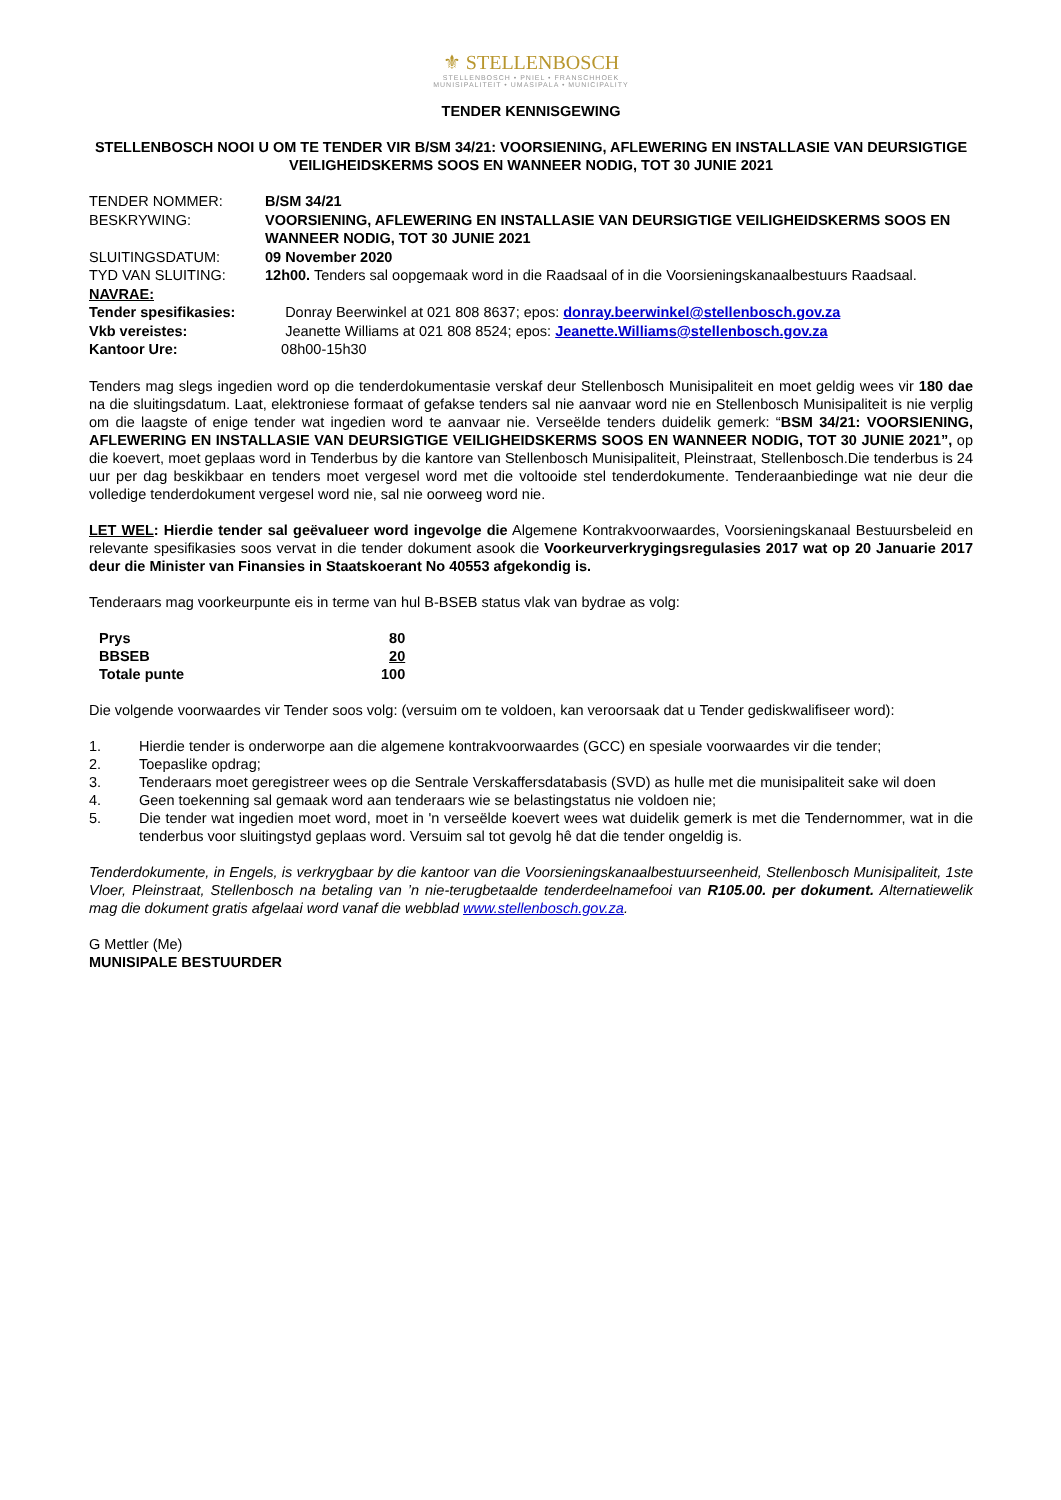⚜ STELLENBOSCH
STELLENBOSCH • PNIEL • FRANSCHHOEK
MUNISIPALITEIT • UMASIPALA • MUNICIPALITY
TENDER KENNISGEWING
STELLENBOSCH NOOI U OM TE TENDER VIR B/SM 34/21: VOORSIENING, AFLEWERING EN INSTALLASIE VAN DEURSIGTIGE VEILIGHEIDSKERMS SOOS EN WANNEER NODIG, TOT 30 JUNIE 2021
| TENDER NOMMER: | B/SM 34/21 |
| BESKRYWING: | VOORSIENING, AFLEWERING EN INSTALLASIE VAN DEURSIGTIGE VEILIGHEIDSKERMS SOOS EN WANNEER NODIG, TOT 30 JUNIE 2021 |
| SLUITINGSDATUM: | 09 November 2020 |
| TYD VAN SLUITING: | 12h00. Tenders sal oopgemaak word in die Raadsaal of in die Voorsieningskanaalbestuurs Raadsaal. |
| NAVRAE: | |
| Tender spesifikasies: | Donray Beerwinkel at 021 808 8637; epos: donray.beerwinkel@stellenbosch.gov.za |
| Vkb vereistes: | Jeanette Williams at 021 808 8524; epos: Jeanette.Williams@stellenbosch.gov.za |
| Kantoor Ure: | 08h00-15h30 |
Tenders mag slegs ingedien word op die tenderdokumentasie verskaf deur Stellenbosch Munisipaliteit en moet geldig wees vir 180 dae na die sluitingsdatum. Laat, elektroniese formaat of gefakse tenders sal nie aanvaar word nie en Stellenbosch Munisipaliteit is nie verplig om die laagste of enige tender wat ingedien word te aanvaar nie. Verseëlde tenders duidelik gemerk: “BSM 34/21: VOORSIENING, AFLEWERING EN INSTALLASIE VAN DEURSIGTIGE VEILIGHEIDSKERMS SOOS EN WANNEER NODIG, TOT 30 JUNIE 2021”, op die koevert, moet geplaas word in Tenderbus by die kantore van Stellenbosch Munisipaliteit, Pleinstraat, Stellenbosch.Die tenderbus is 24 uur per dag beskikbaar en tenders moet vergesel word met die voltooide stel tenderdokumente. Tenderaanbiedinge wat nie deur die volledige tenderdokument vergesel word nie, sal nie oorweeg word nie.
LET WEL: Hierdie tender sal geëvalueer word ingevolge die Algemene Kontrakvoorwaardes, Voorsieningskanaal Bestuursbeleid en relevante spesifikasies soos vervat in die tender dokument asook die Voorkeurverkrygingsregulasies 2017 wat op 20 Januarie 2017 deur die Minister van Finansies in Staatskoerant No 40553 afgekondig is.
Tenderaars mag voorkeurpunte eis in terme van hul B-BSEB status vlak van bydrae as volg:
| Prys | 80 |
| BBSEB | 20 |
| Totale punte | 100 |
Die volgende voorwaardes vir Tender soos volg: (versuim om te voldoen, kan veroorsaak dat u Tender gediskwalifiseer word):
1. Hierdie tender is onderworpe aan die algemene kontrakvoorwaardes (GCC) en spesiale voorwaardes vir die tender;
2. Toepaslike opdrag;
3. Tenderaars moet geregistreer wees op die Sentrale Verskaffersdatabasis (SVD) as hulle met die munisipaliteit sake wil doen
4. Geen toekenning sal gemaak word aan tenderaars wie se belastingstatus nie voldoen nie;
5. Die tender wat ingedien moet word, moet in 'n verseëlde koevert wees wat duidelik gemerk is met die Tendernommer, wat in die tenderbus voor sluitingstyd geplaas word. Versuim sal tot gevolg hê dat die tender ongeldig is.
Tenderdokumente, in Engels, is verkrygbaar by die kantoor van die Voorsieningskanaalbestuurseenheid, Stellenbosch Munisipaliteit, 1ste Vloer, Pleinstraat, Stellenbosch na betaling van ’n nie-terugbetaalde tenderdeelnamefooi van R105.00. per dokument. Alternatiewelik mag die dokument gratis afgelaai word vanaf die webblad www.stellenbosch.gov.za.
G Mettler (Me)
MUNISIPALE BESTUURDER